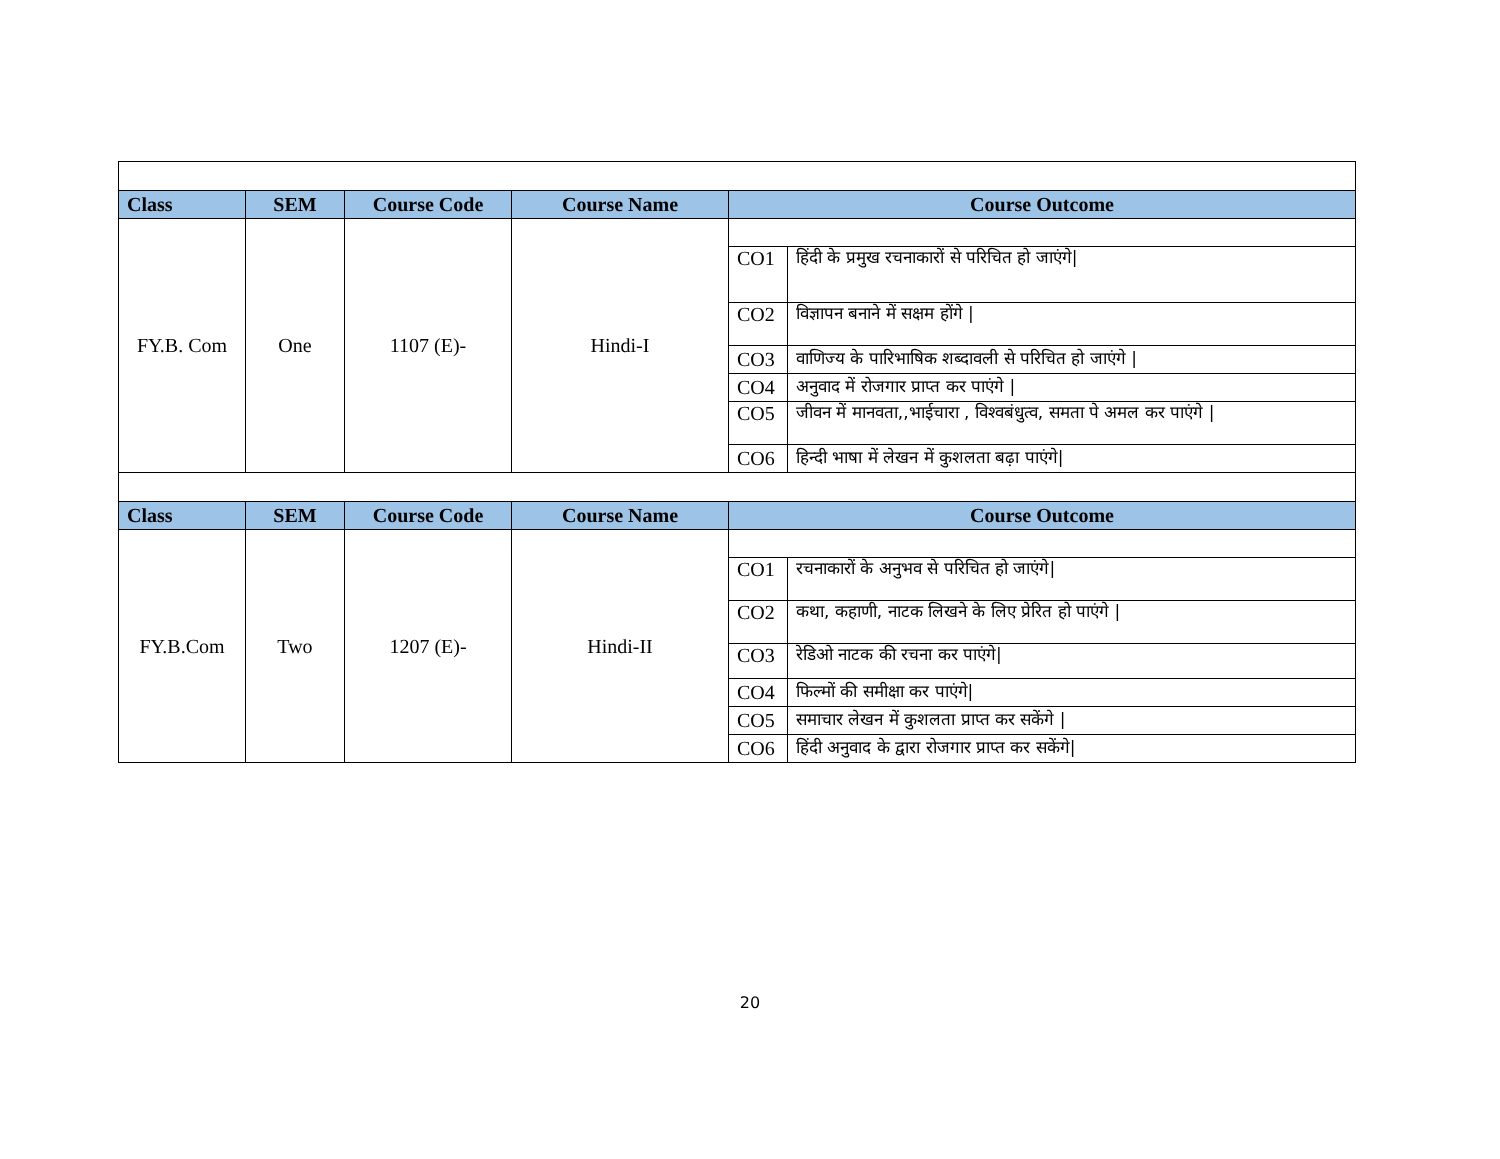| Class | SEM | Course Code | Course Name | Course Outcome | |
| --- | --- | --- | --- | --- | --- |
| FY.B. Com | One | 1107 (E)- | Hindi-I | | |
| | | | | CO1 | हिंदी के प्रमुख रचनाकारों से परिचित हो जाएंगे/ |
| | | | | CO2 | विज्ञापन बनाने में सक्षम होंगे / |
| | | | | CO3 | वाणिज्य के पारिभाषिक शब्दावली से परिचित हो जाएंगे / |
| | | | | CO4 | अनुवाद में रोजगार प्राप्त कर पाएंगे / |
| | | | | CO5 | जीवन में मानवता,,भाईचारा , विश्‍वबंधुत्व, समता पे अमल कर पाएंगे / |
| | | | | CO6 | हिन्दी भाषा में लेखन में कुशलता बढ़ा पाएंगे/ |
| Class | SEM | Course Code | Course Name | Course Outcome | |
| FY.B.Com | Two | 1207 (E)- | Hindi-II | | |
| | | | | CO1 | रचनाकारों के अनुभव से परिचित हो जाएंगे/ |
| | | | | CO2 | कथा, कहाणी, नाटक लिखने के लिए प्रेरित हो पाएंगे / |
| | | | | CO3 | रेडिओ नाटक की रचना कर पाएंगे/ |
| | | | | CO4 | फिल्मों की समीक्षा कर पाएंगे/ |
| | | | | CO5 | समाचार लेखन में कुशलता प्राप्त कर सकेंगे / |
| | | | | CO6 | हिंदी अनुवाद के द्वारा रोजगार प्राप्त कर सकेंगे/ |
20